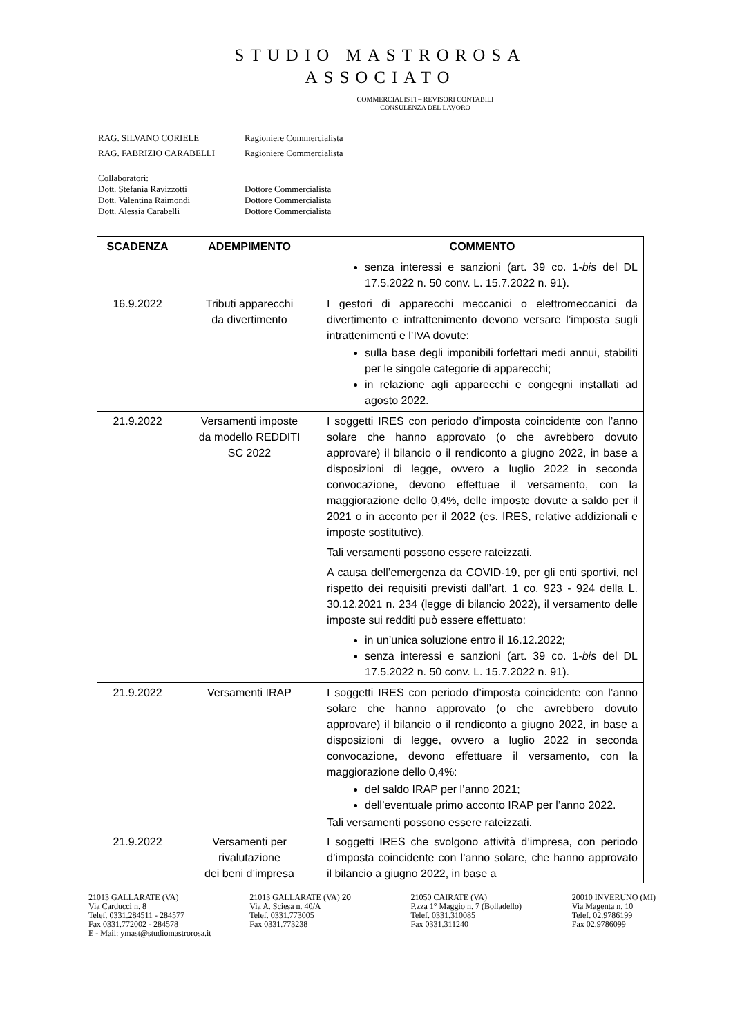STUDIO MASTROROSA
ASSOCIATO
COMMERCIALISTI – REVISORI CONTABILI
CONSULENZA DEL LAVORO
RAG. SILVANO CORIELE Ragioniere Commercialista
RAG. FABRIZIO CARABELLI Ragioniere Commercialista
Collaboratori:
Dott. Stefania Ravizzotti Dottore Commercialista
Dott. Valentina Raimondi Dottore Commercialista
Dott. Alessia Carabelli Dottore Commercialista
| SCADENZA | ADEMPIMENTO | COMMENTO |
| --- | --- | --- |
| | | senza interessi e sanzioni (art. 39 co. 1- bis del DL 17.5.2022 n. 50 conv. L. 15.7.2022 n. 91). |
| 16.9.2022 | Tributi apparecchi da divertimento | I gestori di apparecchi meccanici o elettromeccanici da divertimento e intrattenimento devono versare l’imposta sugli intrattenimenti e l’IVA dovute: sulla base degli imponibili forfettari medi annui, stabiliti per le singole categorie di apparecchi; in relazione agli apparecchi e congegni installati ad agosto 2022. |
| 21.9.2022 | Versamenti imposte da modello REDDITI SC 2022 | I soggetti IRES con periodo d’imposta coincidente con l’anno solare che hanno approvato (o che avrebbero dovuto approvare) il bilancio o il rendiconto a giugno 2022, in base a disposizioni di legge, ovvero a luglio 2022 in seconda convocazione, devono effettuae il versamento, con la maggiorazione dello 0,4%, delle imposte dovute a saldo per il 2021 o in acconto per il 2022 (es. IRES, relative addizionali e imposte sostitutive). Tali versamenti possono essere rateizzati. A causa dell’emergenza da COVID-19, per gli enti sportivi, nel rispetto dei requisiti previsti dall’art. 1 co. 923 - 924 della L. 30.12.2021 n. 234 (legge di bilancio 2022), il versamento delle imposte sui redditi può essere effettuato: in un’unica soluzione entro il 16.12.2022; senza interessi e sanzioni (art. 39 co. 1- bis del DL 17.5.2022 n. 50 conv. L. 15.7.2022 n. 91). |
| 21.9.2022 | Versamenti IRAP | I soggetti IRES con periodo d’imposta coincidente con l’anno solare che hanno approvato (o che avrebbero dovuto approvare) il bilancio o il rendiconto a giugno 2022, in base a disposizioni di legge, ovvero a luglio 2022 in seconda convocazione, devono effettuare il versamento, con la maggiorazione dello 0,4%: del saldo IRAP per l’anno 2021; dell’eventuale primo acconto IRAP per l’anno 2022. Tali versamenti possono essere rateizzati. |
| 21.9.2022 | Versamenti per rivalutazione dei beni d’impresa | I soggetti IRES che svolgono attività d’impresa, con periodo d’imposta coincidente con l’anno solare, che hanno approvato il bilancio a giugno 2022, in base a |
21013 GALLARATE (VA)
Via Carducci n. 8
Telef. 0331.284511 - 284577
Fax 0331.772002 - 284578
E - Mail: ymast@studiomastrorosa.it
21013 GALLARATE (VA) 20
Via A. Sciesa n. 40/A
Telef. 0331.773005
Fax 0331.773238
21050 CAIRATE (VA)
P.zza 1° Maggio n. 7 (Bolladello)
Telef. 0331.310085
Fax 0331.311240
20010 INVERUNO (MI)
Via Magenta n. 10
Telef. 02.9786199
Fax 02.9786099